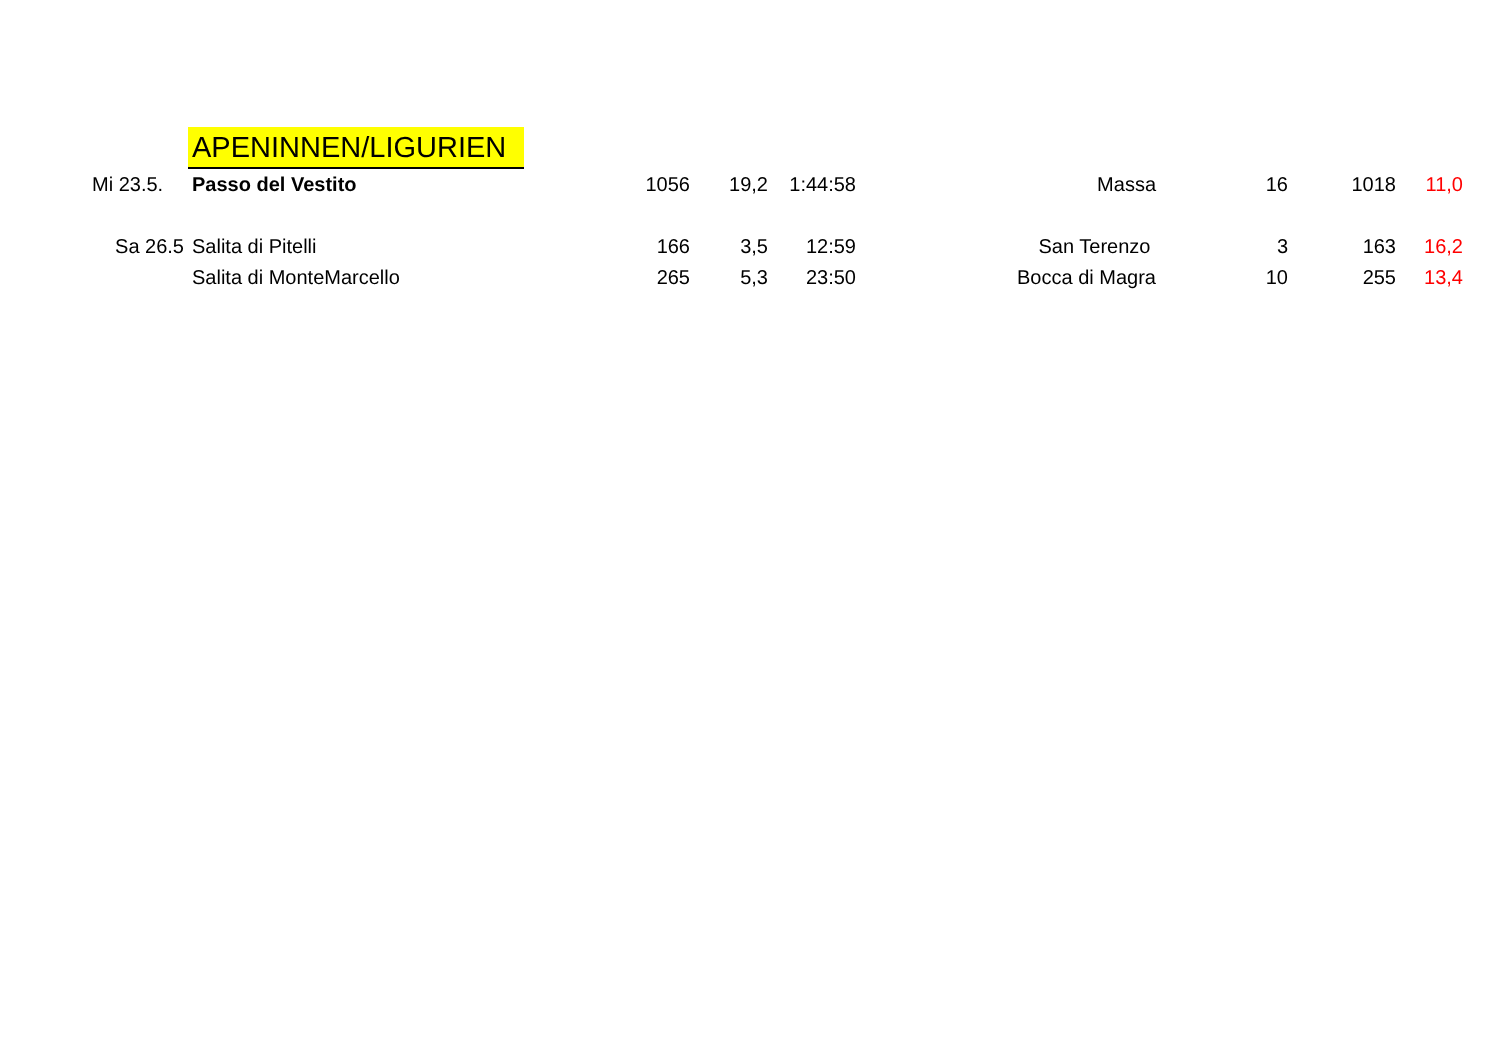| | APENINNEN/LIGURIEN | | | | | | | |
| Mi 23.5. | Passo del Vestito | 1056 | 19,2 | 1:44:58 | Massa | 16 | 1018 | 11,0 |
| Sa 26.5 | Salita di Pitelli | 166 | 3,5 | 12:59 | San Terenzo | 3 | 163 | 16,2 |
| | Salita di MonteMarcello | 265 | 5,3 | 23:50 | Bocca di Magra | 10 | 255 | 13,4 |